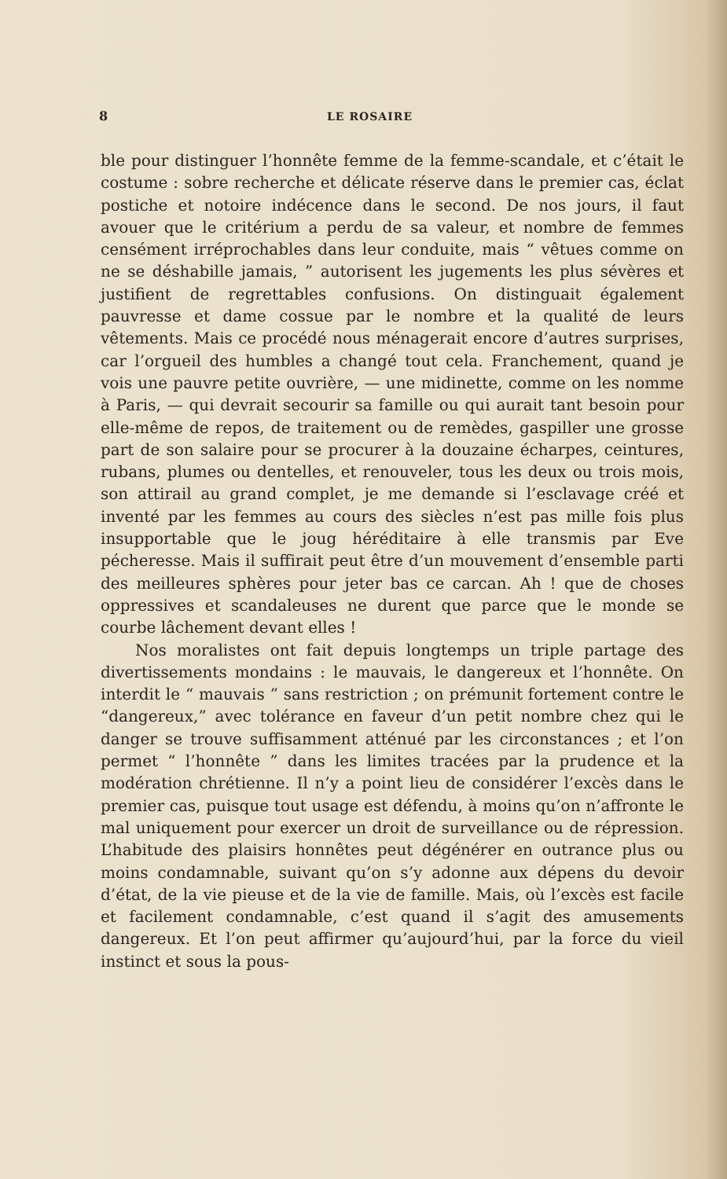8 LE ROSAIRE
ble pour distinguer l’honnête femme de la femme-scandale, et c’était le costume : sobre recherche et délicate réserve dans le premier cas, éclat postiche et notoire indécence dans le second. De nos jours, il faut avouer que le critérium a perdu de sa valeur, et nombre de femmes censément irréprochables dans leur conduite, mais “ vêtues comme on ne se déshabille jamais, ” autorisent les jugements les plus sévères et justifient de regrettables confusions. On distinguait également pauvresse et dame cossue par le nombre et la qualité de leurs vêtements. Mais ce procédé nous ménagerait encore d’autres surprises, car l’orgueil des humbles a changé tout cela. Franchement, quand je vois une pauvre petite ouvrière, — une midinette, comme on les nomme à Paris, — qui devrait secourir sa famille ou qui aurait tant besoin pour elle-même de repos, de traitement ou de remèdes, gaspiller une grosse part de son salaire pour se procurer à la douzaine écharpes, ceintures, rubans, plumes ou dentelles, et renouveler, tous les deux ou trois mois, son attirail au grand complet, je me demande si l’esclavage créé et inventé par les femmes au cours des siècles n’est pas mille fois plus insupportable que le joug héréditaire à elle transmis par Eve pécheresse. Mais il suffirait peut être d’un mouvement d’ensemble parti des meilleures sphères pour jeter bas ce carcan. Ah ! que de choses oppressives et scandaleuses ne durent que parce que le monde se courbe lâchement devant elles !
Nos moralistes ont fait depuis longtemps un triple partage des divertissements mondains : le mauvais, le dangereux et l’honnête. On interdit le “ mauvais ” sans restriction ; on prémunit fortement contre le “dangereux,” avec tolérance en faveur d’un petit nombre chez qui le danger se trouve suffisamment atténué par les circonstances ; et l’on permet “ l’honnête ” dans les limites tracées par la prudence et la modération chrétienne. Il n’y a point lieu de considérer l’excès dans le premier cas, puisque tout usage est défendu, à moins qu’on n’affronte le mal uniquement pour exercer un droit de surveillance ou de répression. L’habitude des plaisirs honnêtes peut dégénérer en outrance plus ou moins condamnable, suivant qu’on s’y adonne aux dépens du devoir d’état, de la vie pieuse et de la vie de famille. Mais, où l’excès est facile et facilement condamnable, c’est quand il s’agit des amusements dangereux. Et l’on peut affirmer qu’aujourd’hui, par la force du vieil instinct et sous la pous-